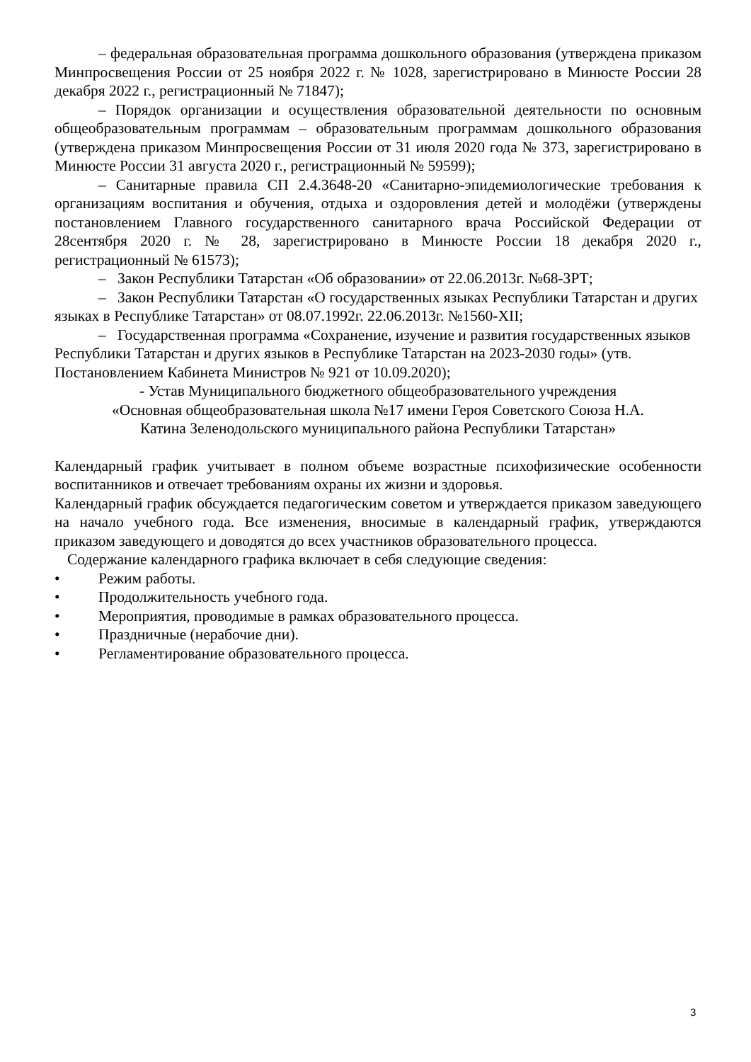– федеральная образовательная программа дошкольного образования (утверждена приказом Минпросвещения России от 25 ноября 2022 г. № 1028, зарегистрировано в Минюсте России 28 декабря 2022 г., регистрационный № 71847);
– Порядок организации и осуществления образовательной деятельности по основным общеобразовательным программам – образовательным программам дошкольного образования (утверждена приказом Минпросвещения России от 31 июля 2020 года № 373, зарегистрировано в Минюсте России 31 августа 2020 г., регистрационный № 59599);
– Санитарные правила СП 2.4.3648-20 «Санитарно-эпидемиологические требования к организациям воспитания и обучения, отдыха и оздоровления детей и молодёжи (утверждены постановлением Главного государственного санитарного врача Российской Федерации от 28сентября 2020 г. № 28, зарегистрировано в Минюсте России 18 декабря 2020 г., регистрационный № 61573);
– Закон Республики Татарстан «Об образовании» от 22.06.2013г. №68-ЗРТ;
– Закон Республики Татарстан «О государственных языках Республики Татарстан и других языках в Республике Татарстан» от 08.07.1992г. 22.06.2013г. №1560-XII;
– Государственная программа «Сохранение, изучение и развития государственных языков Республики Татарстан и других языков в Республике Татарстан на 2023-2030 годы» (утв. Постановлением Кабинета Министров № 921 от 10.09.2020);
- Устав Муниципального бюджетного общеобразовательного учреждения
«Основная общеобразовательная школа №17 имени Героя Советского Союза Н.А.
Катина Зеленодольского муниципального района Республики Татарстан»
Календарный график учитывает в полном объеме возрастные психофизические особенности воспитанников и отвечает требованиям охраны их жизни и здоровья.
Календарный график обсуждается педагогическим советом и утверждается приказом заведующего на начало учебного года. Все изменения, вносимые в календарный график, утверждаются приказом заведующего и доводятся до всех участников образовательного процесса.
Содержание календарного графика включает в себя следующие сведения:
• Режим работы.
• Продолжительность учебного года.
• Мероприятия, проводимые в рамках образовательного процесса.
• Праздничные (нерабочие дни).
• Регламентирование образовательного процесса.
3